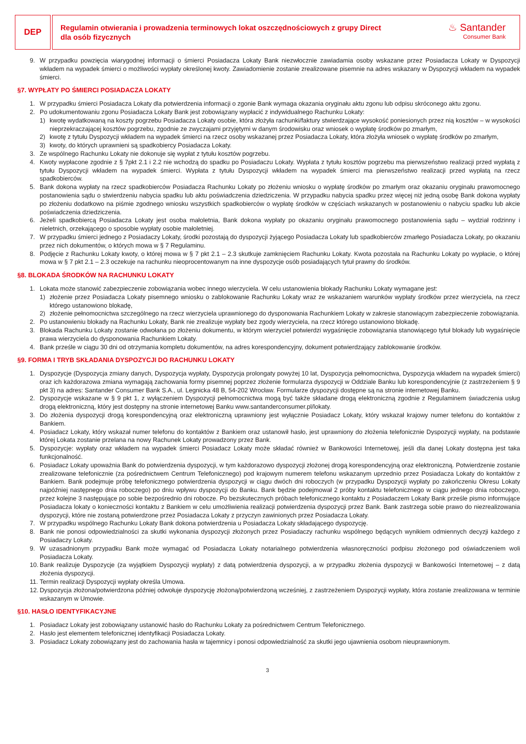DEP
Regulamin otwierania i prowadzenia terminowych lokat oszczędnościowych z grupy Direct
dla osób fizycznych
♨ Santander
Consumer Bank
9. W przypadku powzięcia wiarygodnej informacji o śmierci Posiadacza Lokaty Bank niezwłocznie zawiadamia osoby wskazane przez Posiadacza Lokaty w Dyspozycji wkładem na wypadek śmierci o możliwości wypłaty określonej kwoty. Zawiadomienie zostanie zrealizowane pisemnie na adres wskazany w Dyspozycji wkładem na wypadek śmierci.
§7. WYPŁATY PO ŚMIERCI POSIADACZA LOKATY
1. W przypadku śmierci Posiadacza Lokaty dla potwierdzenia informacji o zgonie Bank wymaga okazania oryginału aktu zgonu lub odpisu skróconego aktu zgonu.
2. Po udokumentowaniu zgonu Posiadacza Lokaty Bank jest zobowiązany wypłacić z indywidualnego Rachunku Lokaty:
1) kwotę wydatkowaną na koszty pogrzebu Posiadacza Lokaty osobie, która złożyła rachunki/faktury stwierdzające wysokość poniesionych przez nią kosztów – w wysokości nieprzekraczającej kosztów pogrzebu, zgodnie ze zwyczajami przyjętymi w danym środowisku oraz wniosek o wypłatę środków po zmarłym,
2) kwotę z tytułu Dyspozycji wkładem na wypadek śmierci na rzecz osoby wskazanej przez Posiadacza Lokaty, która złożyła wniosek o wypłatę środków po zmarłym,
3) kwoty, do których uprawnieni są spadkobiercy Posiadacza Lokaty.
3. Ze wspólnego Rachunku Lokaty nie dokonuje się wypłat z tytułu kosztów pogrzebu.
4. Kwoty wypłacone zgodnie z § 7pkt 2.1 i 2.2 nie wchodzą do spadku po Posiadaczu Lokaty. Wypłata z tytułu kosztów pogrzebu ma pierwszeństwo realizacji przed wypłatą z tytułu Dyspozycji wkładem na wypadek śmierci. Wypłata z tytułu Dyspozycji wkładem na wypadek śmierci ma pierwszeństwo realizacji przed wypłatą na rzecz spadkobierców.
5. Bank dokona wypłaty na rzecz spadkobierców Posiadacza Rachunku Lokaty po złożeniu wniosku o wypłatę środków po zmarłym oraz okazaniu oryginału prawomocnego postanowienia sądu o stwierdzeniu nabycia spadku lub aktu poświadczenia dziedziczenia. W przypadku nabycia spadku przez więcej niż jedną osobę Bank dokona wypłaty po złożeniu dodatkowo na piśmie zgodnego wniosku wszystkich spadkobierców o wypłatę środków w częściach wskazanych w postanowieniu o nabyciu spadku lub akcie poświadczenia dziedziczenia.
6. Jeżeli spadkobiercą Posiadacza Lokaty jest osoba małoletnia, Bank dokona wypłaty po okazaniu oryginału prawomocnego postanowienia sądu – wydział rodzinny i nieletnich, orzekającego o sposobie wypłaty osobie małoletniej.
7. W przypadku śmierci jednego z Posiadaczy Lokaty, środki pozostają do dyspozycji żyjącego Posiadacza Lokaty lub spadkobierców zmarłego Posiadacza Lokaty, po okazaniu przez nich dokumentów, o których mowa w § 7 Regulaminu.
8. Podjęcie z Rachunku Lokaty kwoty, o której mowa w § 7 pkt 2.1 – 2.3 skutkuje zamknięciem Rachunku Lokaty. Kwota pozostała na Rachunku Lokaty po wypłacie, o której mowa w § 7 pkt 2.1 – 2.3 oczekuje na rachunku nieoprocentowanym na inne dyspozycje osób posiadających tytuł prawny do środków.
§8. BLOKADA ŚRODKÓW NA RACHUNKU LOKATY
1. Lokata może stanowić zabezpieczenie zobowiązania wobec innego wierzyciela. W celu ustanowienia blokady Rachunku Lokaty wymagane jest:
1) złożenie przez Posiadacza Lokaty pisemnego wniosku o zablokowanie Rachunku Lokaty wraz ze wskazaniem warunków wypłaty środków przez wierzyciela, na rzecz którego ustanowiono blokadę,
2) złożenie pełnomocnictwa szczególnego na rzecz wierzyciela uprawnionego do dysponowania Rachunkiem Lokaty w zakresie stanowiącym zabezpieczenie zobowiązania.
2. Po ustanowieniu blokady na Rachunku Lokaty, Bank nie zrealizuje wypłaty bez zgody wierzyciela, na rzecz którego ustanowiono blokadę.
3. Blokada Rachunku Lokaty zostanie odwołana po złożeniu dokumentu, w którym wierzyciel potwierdzi wygaśnięcie zobowiązania stanowiącego tytuł blokady lub wygaśnięcie prawa wierzyciela do dysponowania Rachunkiem Lokaty.
4. Bank prześle w ciągu 30 dni od otrzymania kompletu dokumentów, na adres korespondencyjny, dokument potwierdzający zablokowanie środków.
§9. FORMA I TRYB SKŁADANIA DYSPOZYCJI DO RACHUNKU LOKATY
1. Dyspozycje (Dyspozycja zmiany danych, Dyspozycja wypłaty, Dyspozycja prolongaty powyżej 10 lat, Dyspozycja pełnomocnictwa, Dyspozycja wkładem na wypadek śmierci) oraz ich każdorazowa zmiana wymagają zachowania formy pisemnej poprzez złożenie formularza dyspozycji w Oddziale Banku lub korespondencyjnie (z zastrzeżeniem § 9 pkt 3) na adres: Santander Consumer Bank S.A., ul. Legnicka 48 B, 54-202 Wrocław. Formularze dyspozycji dostępne są na stronie internetowej Banku.
2. Dyspozycje wskazane w § 9 pkt 1, z wyłączeniem Dyspozycji pełnomocnictwa mogą być także składane drogą elektroniczną zgodnie z Regulaminem świadczenia usług drogą elektroniczną, który jest dostępny na stronie internetowej Banku www.santanderconsumer.pl/lokaty.
3. Do złożenia dyspozycji drogą korespondencyjną oraz elektroniczną uprawniony jest wyłącznie Posiadacz Lokaty, który wskazał krajowy numer telefonu do kontaktów z Bankiem.
4. Posiadacz Lokaty, który wskazał numer telefonu do kontaktów z Bankiem oraz ustanowił hasło, jest uprawniony do złożenia telefonicznie Dyspozycji wypłaty, na podstawie której Lokata zostanie przelana na nowy Rachunek Lokaty prowadzony przez Bank.
5. Dyspozycje: wypłaty oraz wkładem na wypadek śmierci Posiadacz Lokaty może składać również w Bankowości Internetowej, jeśli dla danej Lokaty dostępna jest taka funkcjonalność.
6. Posiadacz Lokaty upoważnia Bank do potwierdzenia dyspozycji, w tym każdorazowo dyspozycji złożonej drogą korespondencyjną oraz elektroniczną. Potwierdzenie zostanie zrealizowane telefonicznie (za pośrednictwem Centrum Telefonicznego) pod krajowym numerem telefonu wskazanym uprzednio przez Posiadacza Lokaty do kontaktów z Bankiem. Bank podejmuje próbę telefonicznego potwierdzenia dyspozycji w ciągu dwóch dni roboczych (w przypadku Dyspozycji wypłaty po zakończeniu Okresu Lokaty najpóźniej następnego dnia roboczego) po dniu wpływu dyspozycji do Banku. Bank będzie podejmował 2 próby kontaktu telefonicznego w ciągu jednego dnia roboczego, przez kolejne 3 następujące po sobie bezpośrednio dni robocze. Po bezskutecznych próbach telefonicznego kontaktu z Posiadaczem Lokaty Bank prześle pismo informujące Posiadacza lokaty o konieczności kontaktu z Bankiem w celu umożliwienia realizacji potwierdzenia dyspozycji przez Bank. Bank zastrzega sobie prawo do niezrealizowania dyspozycji, które nie zostaną potwierdzone przez Posiadacza Lokaty z przyczyn zawinionych przez Posiadacza Lokaty.
7. W przypadku wspólnego Rachunku Lokaty Bank dokona potwierdzenia u Posiadacza Lokaty składającego dyspozycję.
8. Bank nie ponosi odpowiedzialności za skutki wykonania dyspozycji złożonych przez Posiadaczy rachunku wspólnego będących wynikiem odmiennych decyzji każdego z Posiadaczy Lokaty.
9. W uzasadnionym przypadku Bank może wymagać od Posiadacza Lokaty notarialnego potwierdzenia własnoręczności podpisu złożonego pod oświadczeniem woli Posiadacza Lokaty.
10.
Bank realizuje Dyspozycje (za wyjątkiem Dyspozycji wypłaty) z datą potwierdzenia dyspozycji, a w przypadku złożenia dyspozycji w Bankowości Internetowej – z datą złożenia dyspozycji.
11.
Termin realizacji Dyspozycji wypłaty określa Umowa.
12.
Dyspozycja złożona/potwierdzona później odwołuje dyspozycję złożoną/potwierdzoną wcześniej, z zastrzeżeniem Dyspozycji wypłaty, która zostanie zrealizowana w terminie wskazanym w Umowie.
§10. HASŁO IDENTYFIKACYJNE
1. Posiadacz Lokaty jest zobowiązany ustanowić hasło do Rachunku Lokaty za pośrednictwem Centrum Telefonicznego.
2. Hasło jest elementem telefonicznej identyfikacji Posiadacza Lokaty.
3. Posiadacz Lokaty zobowiązany jest do zachowania hasła w tajemnicy i ponosi odpowiedzialność za skutki jego ujawnienia osobom nieuprawnionym.
3